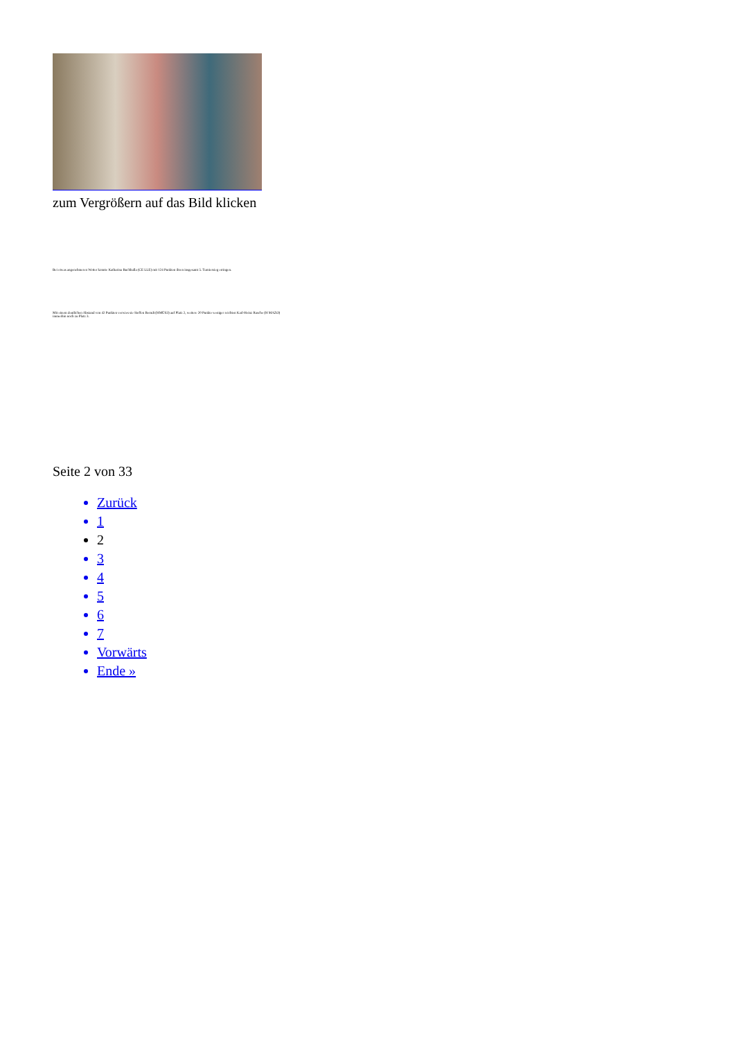zum Vergrößern auf das Bild klicken
Bei etwas angenehmeren Wetter konnte Katharina Buchhalla (CE LLE) mit 124 Punkten ihren insgesamt 5. Turniersieg erringen.
Mit einem deutlichen Abstand von 42 Punkten verwies sie Steffen Berndt (HMÜS3) auf Platz 2, weitere 20 Punkte weniger reichten Karl-Heinz Rasche (H MAZO) immerhin noch zu Platz 3.
Seite 2 von 33
Zurück
1
2
3
4
5
6
7
Vorwärts
Ende »